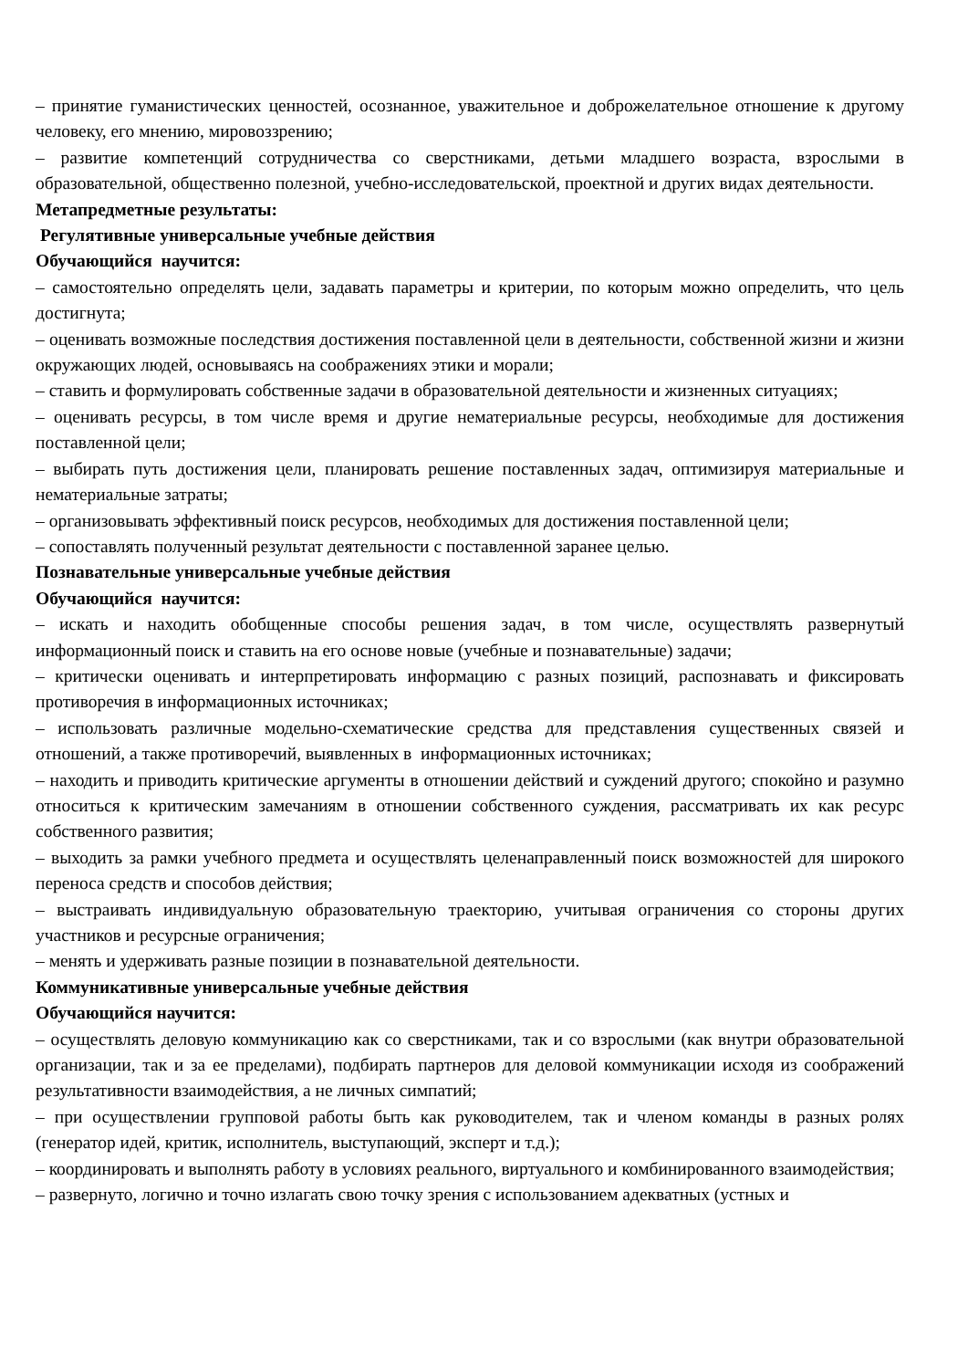– принятие гуманистических ценностей, осознанное, уважительное и доброжелательное отношение к другому человеку, его мнению, мировоззрению;
– развитие компетенций сотрудничества со сверстниками, детьми младшего возраста, взрослыми в образовательной, общественно полезной, учебно-исследовательской, проектной и других видах деятельности.
Метапредметные результаты:
Регулятивные универсальные учебные действия
Обучающийся научится:
– самостоятельно определять цели, задавать параметры и критерии, по которым можно определить, что цель достигнута;
– оценивать возможные последствия достижения поставленной цели в деятельности, собственной жизни и жизни окружающих людей, основываясь на соображениях этики и морали;
– ставить и формулировать собственные задачи в образовательной деятельности и жизненных ситуациях;
– оценивать ресурсы, в том числе время и другие нематериальные ресурсы, необходимые для достижения поставленной цели;
– выбирать путь достижения цели, планировать решение поставленных задач, оптимизируя материальные и нематериальные затраты;
– организовывать эффективный поиск ресурсов, необходимых для достижения поставленной цели;
– сопоставлять полученный результат деятельности с поставленной заранее целью.
Познавательные универсальные учебные действия
Обучающийся научится:
– искать и находить обобщенные способы решения задач, в том числе, осуществлять развернутый информационный поиск и ставить на его основе новые (учебные и познавательные) задачи;
– критически оценивать и интерпретировать информацию с разных позиций, распознавать и фиксировать противоречия в информационных источниках;
– использовать различные модельно-схематические средства для представления существенных связей и отношений, а также противоречий, выявленных в информационных источниках;
– находить и приводить критические аргументы в отношении действий и суждений другого; спокойно и разумно относиться к критическим замечаниям в отношении собственного суждения, рассматривать их как ресурс собственного развития;
– выходить за рамки учебного предмета и осуществлять целенаправленный поиск возможностей для широкого переноса средств и способов действия;
– выстраивать индивидуальную образовательную траекторию, учитывая ограничения со стороны других участников и ресурсные ограничения;
– менять и удерживать разные позиции в познавательной деятельности.
Коммуникативные универсальные учебные действия
Обучающийся научится:
– осуществлять деловую коммуникацию как со сверстниками, так и со взрослыми (как внутри образовательной организации, так и за ее пределами), подбирать партнеров для деловой коммуникации исходя из соображений результативности взаимодействия, а не личных симпатий;
– при осуществлении групповой работы быть как руководителем, так и членом команды в разных ролях (генератор идей, критик, исполнитель, выступающий, эксперт и т.д.);
– координировать и выполнять работу в условиях реального, виртуального и комбинированного взаимодействия;
– развернуто, логично и точно излагать свою точку зрения с использованием адекватных (устных и